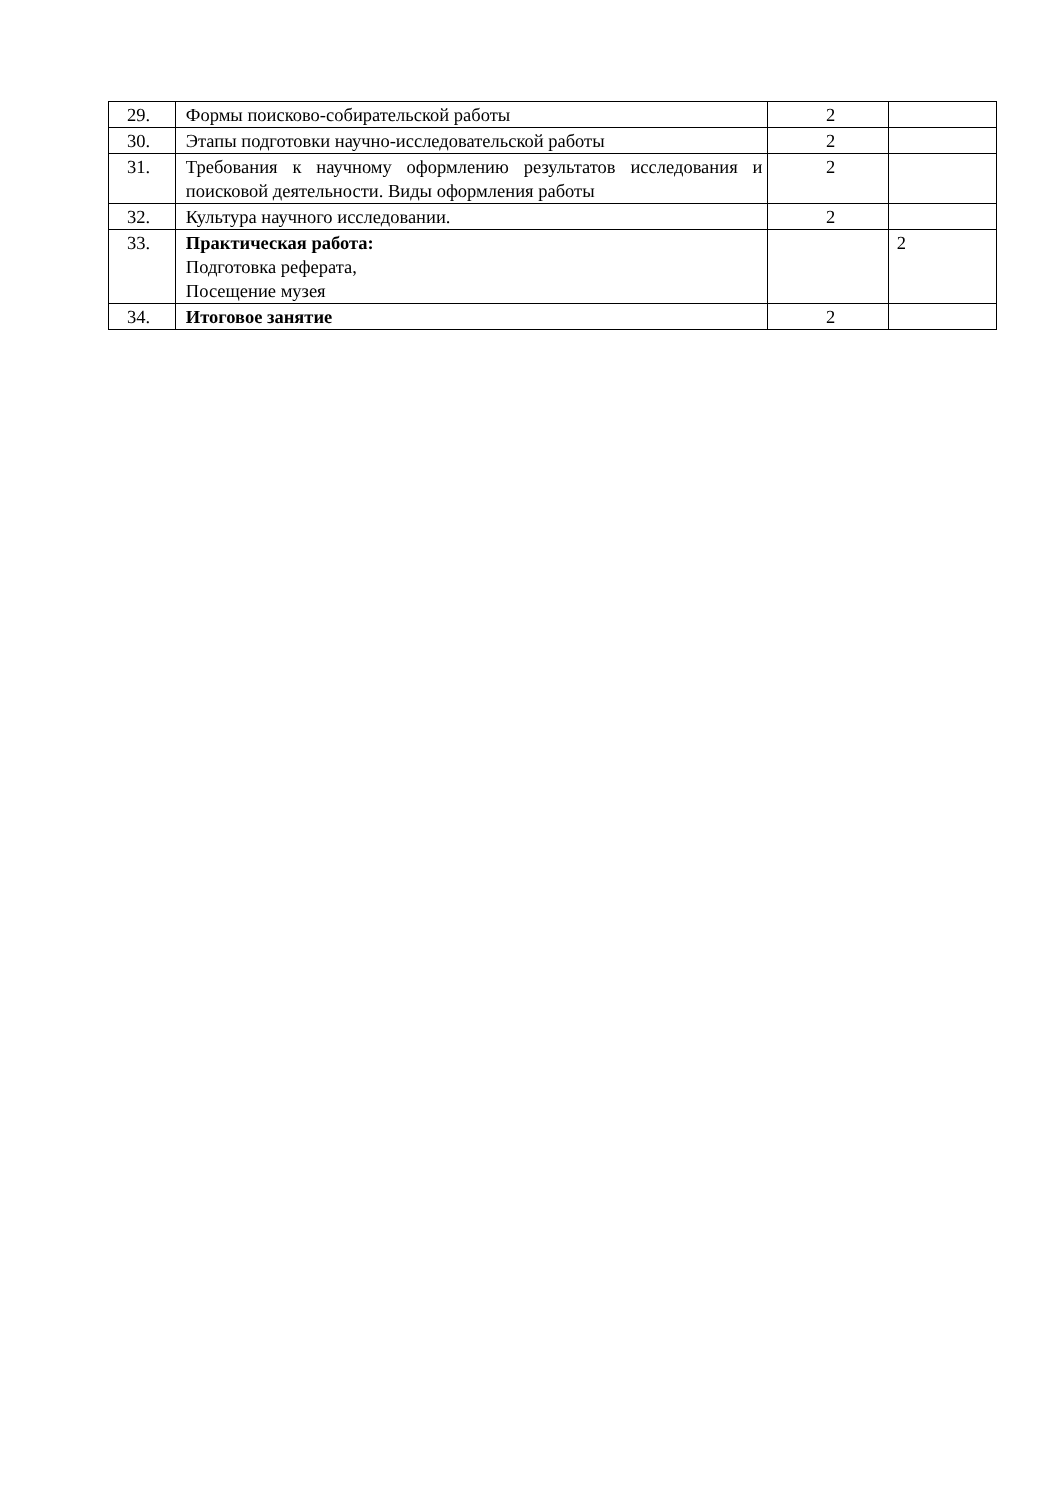| 29. | Формы поисково-собирательской работы | 2 | |
| 30. | Этапы подготовки научно-исследовательской работы | 2 | |
| 31. | Требования к научному оформлению результатов исследования и поисковой деятельности. Виды оформления работы | 2 | |
| 32. | Культура научного исследовании. | 2 | |
| 33. | Практическая работа: Подготовка реферата, Посещение музея | | 2 |
| 34. | Итоговое занятие | 2 | |